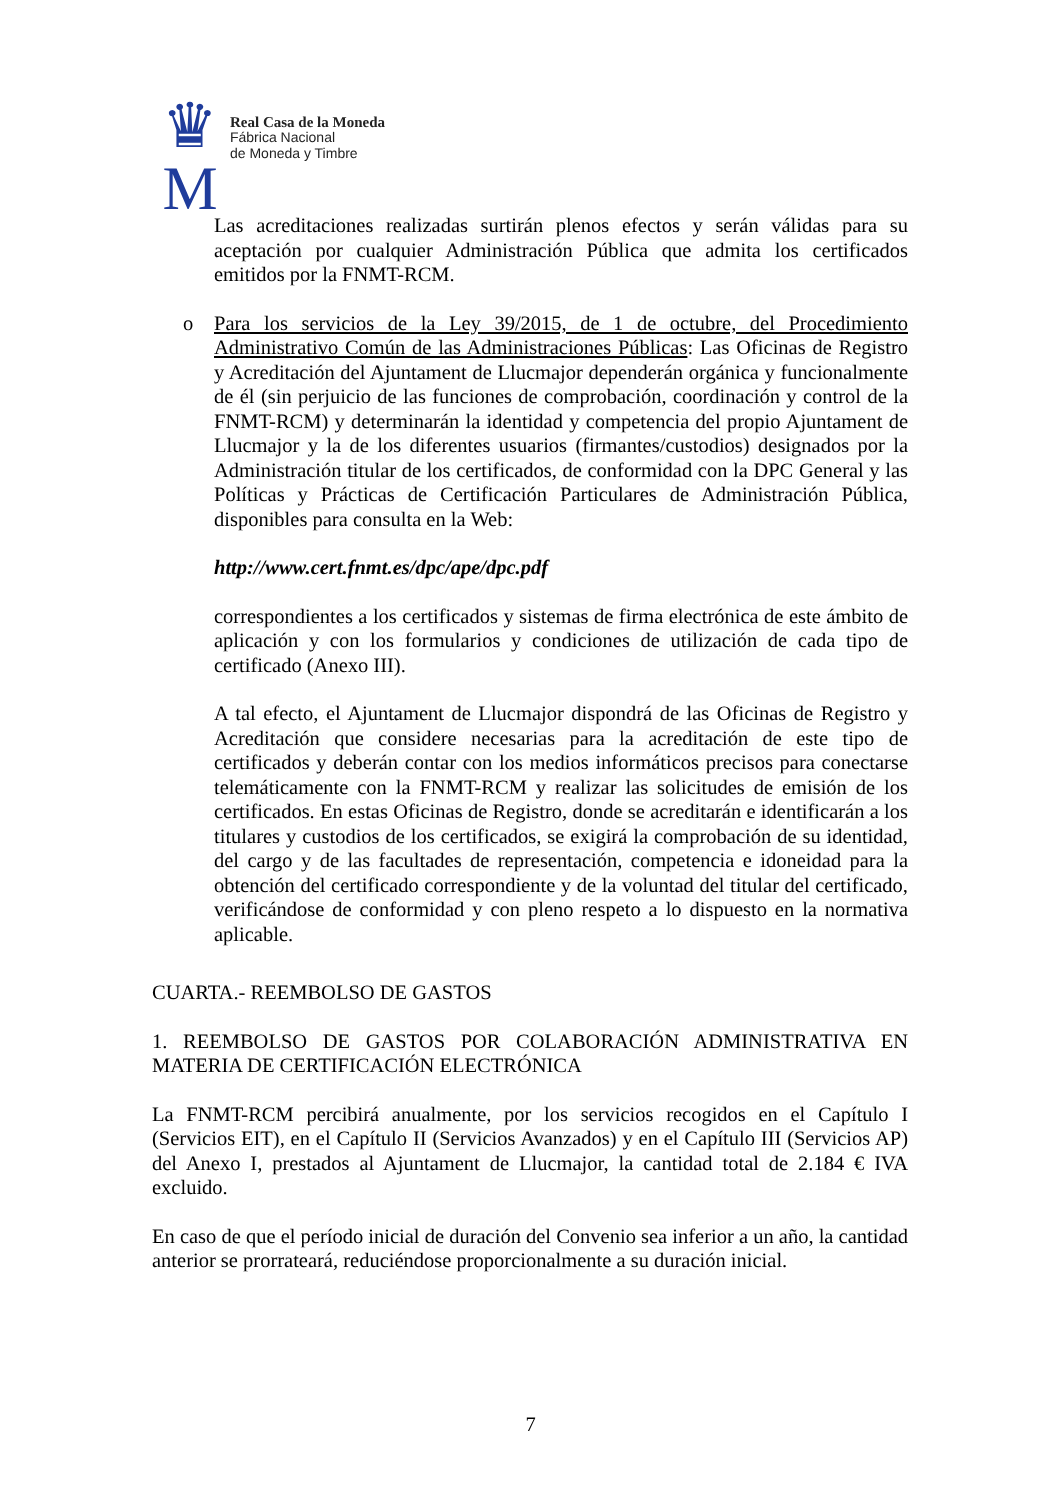♛
M
Real Casa de la Moneda
Fábrica Nacional
de Moneda y Timbre
Las acreditaciones realizadas surtirán plenos efectos y serán válidas para su aceptación por cualquier Administración Pública que admita los certificados emitidos por la FNMT-RCM.
o Para los servicios de la Ley 39/2015, de 1 de octubre, del Procedimiento Administrativo Común de las Administraciones Públicas: Las Oficinas de Registro y Acreditación del Ajuntament de Llucmajor dependerán orgánica y funcionalmente de él (sin perjuicio de las funciones de comprobación, coordinación y control de la FNMT-RCM) y determinarán la identidad y competencia del propio Ajuntament de Llucmajor y la de los diferentes usuarios (firmantes/custodios) designados por la Administración titular de los certificados, de conformidad con la DPC General y las Políticas y Prácticas de Certificación Particulares de Administración Pública, disponibles para consulta en la Web:
http://www.cert.fnmt.es/dpc/ape/dpc.pdf
correspondientes a los certificados y sistemas de firma electrónica de este ámbito de aplicación y con los formularios y condiciones de utilización de cada tipo de certificado (Anexo III).
A tal efecto, el Ajuntament de Llucmajor dispondrá de las Oficinas de Registro y Acreditación que considere necesarias para la acreditación de este tipo de certificados y deberán contar con los medios informáticos precisos para conectarse telemáticamente con la FNMT-RCM y realizar las solicitudes de emisión de los certificados. En estas Oficinas de Registro, donde se acreditarán e identificarán a los titulares y custodios de los certificados, se exigirá la comprobación de su identidad, del cargo y de las facultades de representación, competencia e idoneidad para la obtención del certificado correspondiente y de la voluntad del titular del certificado, verificándose de conformidad y con pleno respeto a lo dispuesto en la normativa aplicable.
CUARTA.- REEMBOLSO DE GASTOS
1. REEMBOLSO DE GASTOS POR COLABORACIÓN ADMINISTRATIVA EN MATERIA DE CERTIFICACIÓN ELECTRÓNICA
La FNMT-RCM percibirá anualmente, por los servicios recogidos en el Capítulo I (Servicios EIT), en el Capítulo II (Servicios Avanzados) y en el Capítulo III (Servicios AP) del Anexo I, prestados al Ajuntament de Llucmajor, la cantidad total de 2.184 € IVA excluido.
En caso de que el período inicial de duración del Convenio sea inferior a un año, la cantidad anterior se prorrateará, reduciéndose proporcionalmente a su duración inicial.
7